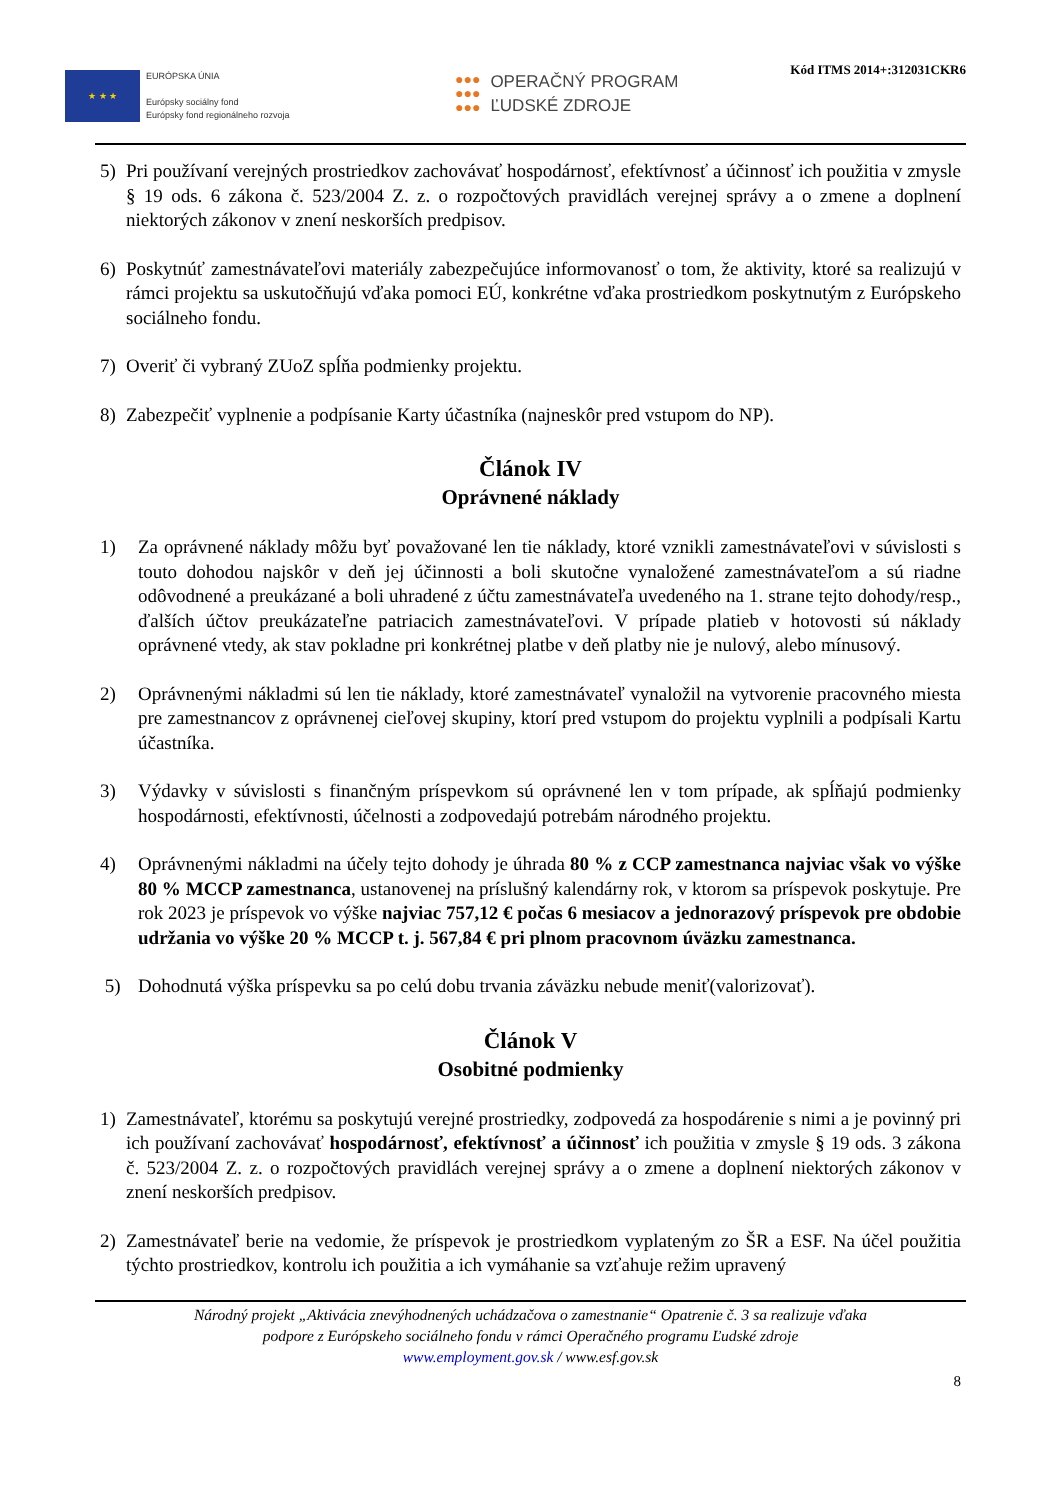★ ★ ★
EURÓPSKA ÚNIA
Európsky sociálny fond
Európsky fond regionálneho rozvoja
●●●
●●●
●●●
OPERAČNÝ PROGRAM
ĽUDSKÉ ZDROJE
Kód ITMS 2014+:312031CKR6
5) Pri používaní verejných prostriedkov zachovávať hospodárnosť, efektívnosť a účinnosť ich použitia v zmysle § 19 ods. 6 zákona č. 523/2004 Z. z. o rozpočtových pravidlách verejnej správy a o zmene a doplnení niektorých zákonov v znení neskorších predpisov.
6) Poskytnúť zamestnávateľovi materiály zabezpečujúce informovanosť o tom, že aktivity, ktoré sa realizujú v rámci projektu sa uskutočňujú vďaka pomoci EÚ, konkrétne vďaka prostriedkom poskytnutým z Európskeho sociálneho fondu.
7) Overiť či vybraný ZUoZ spĺňa podmienky projektu.
8) Zabezpečiť vyplnenie a podpísanie Karty účastníka (najneskôr pred vstupom do NP).
Článok IV
Oprávnené náklady
1) Za oprávnené náklady môžu byť považované len tie náklady, ktoré vznikli zamestnávateľovi v súvislosti s touto dohodou najskôr v deň jej účinnosti a boli skutočne vynaložené zamestnávateľom a sú riadne odôvodnené a preukázané a boli uhradené z účtu zamestnávateľa uvedeného na 1. strane tejto dohody/resp., ďalších účtov preukázateľne patriacich zamestnávateľovi. V prípade platieb v hotovosti sú náklady oprávnené vtedy, ak stav pokladne pri konkrétnej platbe v deň platby nie je nulový, alebo mínusový.
2) Oprávnenými nákladmi sú len tie náklady, ktoré zamestnávateľ vynaložil na vytvorenie pracovného miesta pre zamestnancov z oprávnenej cieľovej skupiny, ktorí pred vstupom do projektu vyplnili a podpísali Kartu účastníka.
3) Výdavky v súvislosti s finančným príspevkom sú oprávnené len v tom prípade, ak spĺňajú podmienky hospodárnosti, efektívnosti, účelnosti a zodpovedajú potrebám národného projektu.
4) Oprávnenými nákladmi na účely tejto dohody je úhrada 80 % z CCP zamestnanca najviac však vo výške 80 % MCCP zamestnanca, ustanovenej na príslušný kalendárny rok, v ktorom sa príspevok poskytuje. Pre rok 2023 je príspevok vo výške najviac 757,12 € počas 6 mesiacov a jednorazový príspevok pre obdobie udržania vo výške 20 % MCCP t. j. 567,84 € pri plnom pracovnom úväzku zamestnanca.
5) Dohodnutá výška príspevku sa po celú dobu trvania záväzku nebude meniť(valorizovať).
Článok V
Osobitné podmienky
1) Zamestnávateľ, ktorému sa poskytujú verejné prostriedky, zodpovedá za hospodárenie s nimi a je povinný pri ich používaní zachovávať hospodárnosť, efektívnosť a účinnosť ich použitia v zmysle § 19 ods. 3 zákona č. 523/2004 Z. z. o rozpočtových pravidlách verejnej správy a o zmene a doplnení niektorých zákonov v znení neskorších predpisov.
2) Zamestnávateľ berie na vedomie, že príspevok je prostriedkom vyplateným zo ŠR a ESF. Na účel použitia týchto prostriedkov, kontrolu ich použitia a ich vymáhanie sa vzťahuje režim upravený
Národný projekt „Aktivácia znevýhodnených uchádzačova o zamestnanie“ Opatrenie č. 3 sa realizuje vďaka
podpore z Európskeho sociálneho fondu v rámci Operačného programu Ľudské zdroje
www.employment.gov.sk / www.esf.gov.sk
8